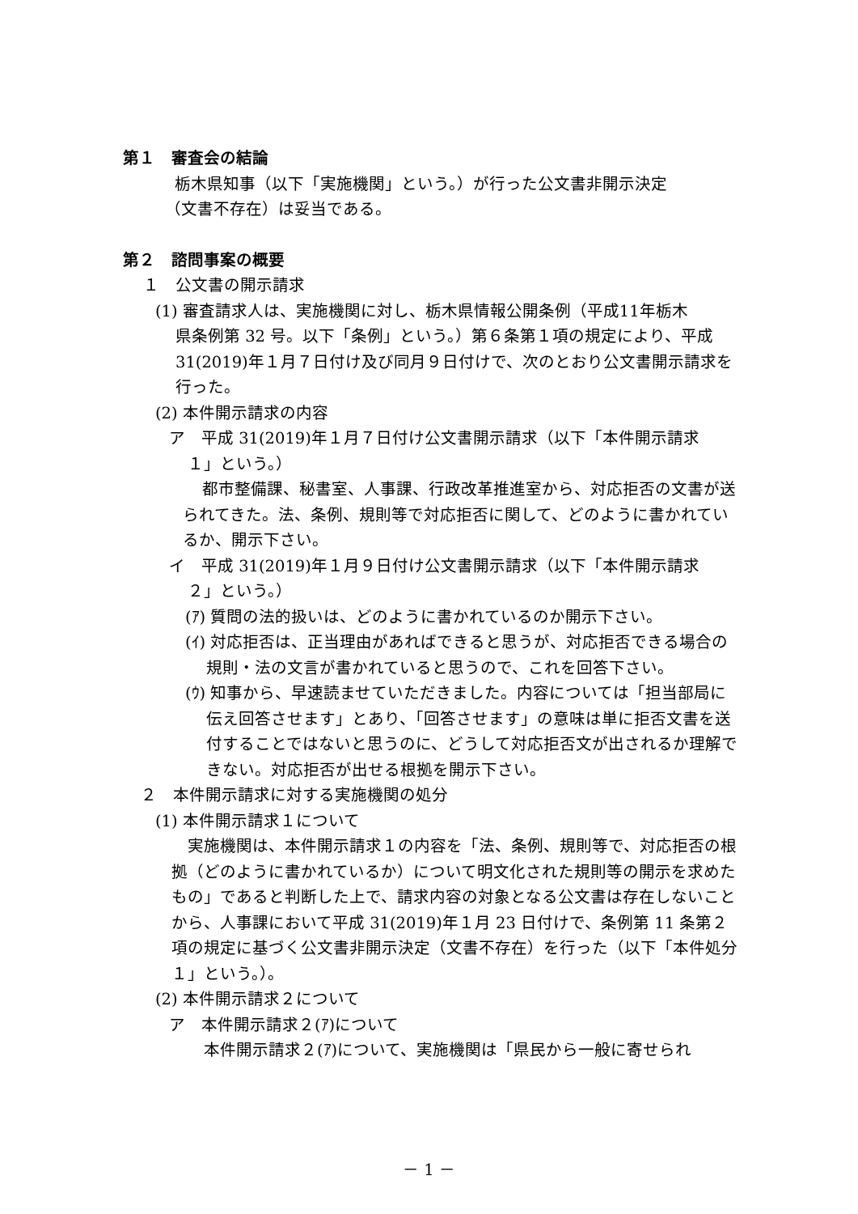第１　審査会の結論
栃木県知事（以下「実施機関」という。）が行った公文書非開示決定
（文書不存在）は妥当である。
第２　諮問事案の概要
１　公文書の開示請求
(1) 審査請求人は、実施機関に対し、栃木県情報公開条例（平成11年栃木
県条例第 32 号。以下「条例」という。）第６条第１項の規定により、平成31(2019)年１月７日付け及び同月９日付けで、次のとおり公文書開示請求を行った。
(2) 本件開示請求の内容
ア　平成 31(2019)年１月７日付け公文書開示請求（以下「本件開示請求
１」という。）
都市整備課、秘書室、人事課、行政改革推進室から、対応拒否の文書が送られてきた。法、条例、規則等で対応拒否に関して、どのように書かれているか、開示下さい。
イ　平成 31(2019)年１月９日付け公文書開示請求（以下「本件開示請求
２」という。）
(ｱ) 質問の法的扱いは、どのように書かれているのか開示下さい。
(ｲ) 対応拒否は、正当理由があればできると思うが、対応拒否できる場合の規則・法の文言が書かれていると思うので、これを回答下さい。
(ｳ) 知事から、早速読ませていただきました。内容については「担当部局に伝え回答させます」とあり、「回答させます」の意味は単に拒否文書を送付することではないと思うのに、どうして対応拒否文が出されるか理解できない。対応拒否が出せる根拠を開示下さい。
２　本件開示請求に対する実施機関の処分
(1) 本件開示請求１について
実施機関は、本件開示請求１の内容を「法、条例、規則等で、対応拒否の根拠（どのように書かれているか）について明文化された規則等の開示を求めたもの」であると判断した上で、請求内容の対象となる公文書は存在しないことから、人事課において平成 31(2019)年１月 23 日付けで、条例第 11 条第２項の規定に基づく公文書非開示決定（文書不存在）を行った（以下「本件処分１」という。）。
(2) 本件開示請求２について
ア　本件開示請求２(ｱ)について
本件開示請求２(ｱ)について、実施機関は「県民から一般に寄せられ
－ 1 －